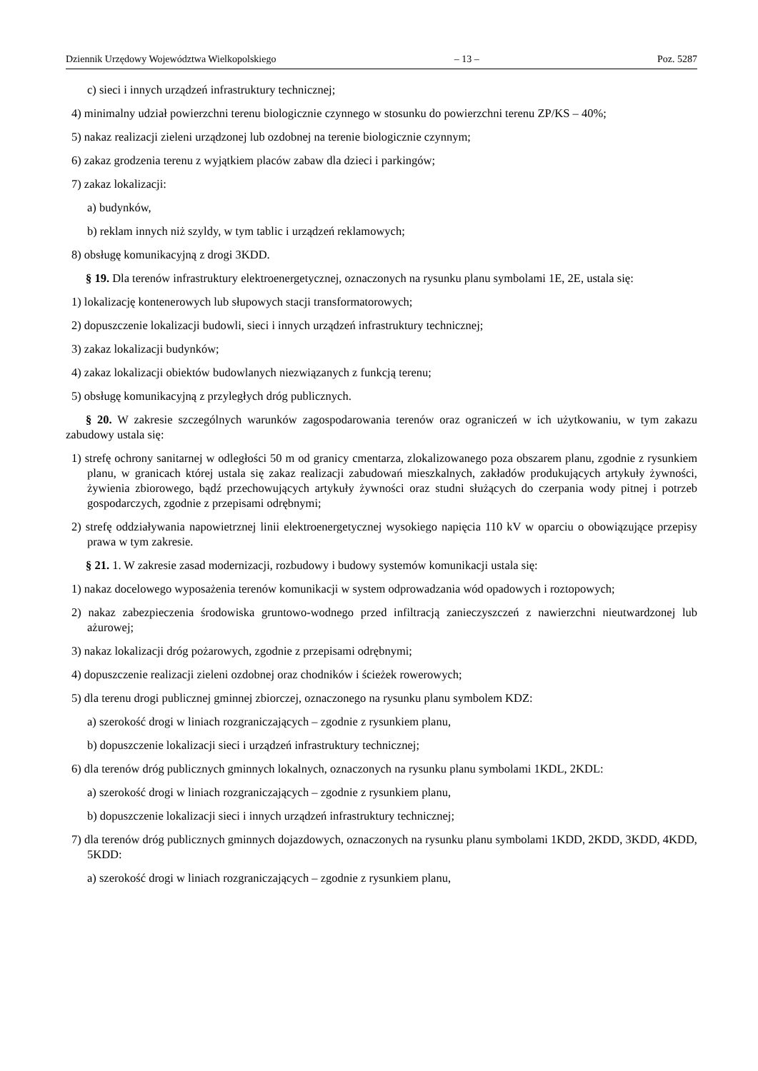Dziennik Urzędowy Województwa Wielkopolskiego – 13 – Poz. 5287
c) sieci i innych urządzeń infrastruktury technicznej;
4) minimalny udział powierzchni terenu biologicznie czynnego w stosunku do powierzchni terenu ZP/KS – 40%;
5) nakaz realizacji zieleni urządzonej lub ozdobnej na terenie biologicznie czynnym;
6) zakaz grodzenia terenu z wyjątkiem placów zabaw dla dzieci i parkingów;
7) zakaz lokalizacji:
a) budynków,
b) reklam innych niż szyldy, w tym tablic i urządzeń reklamowych;
8) obsługę komunikacyjną z drogi 3KDD.
§ 19. Dla terenów infrastruktury elektroenergetycznej, oznaczonych na rysunku planu symbolami 1E, 2E, ustala się:
1) lokalizację kontenerowych lub słupowych stacji transformatorowych;
2) dopuszczenie lokalizacji budowli, sieci i innych urządzeń infrastruktury technicznej;
3) zakaz lokalizacji budynków;
4) zakaz lokalizacji obiektów budowlanych niezwiązanych z funkcją terenu;
5) obsługę komunikacyjną z przyległych dróg publicznych.
§ 20. W zakresie szczególnych warunków zagospodarowania terenów oraz ograniczeń w ich użytkowaniu, w tym zakazu zabudowy ustala się:
1) strefę ochrony sanitarnej w odległości 50 m od granicy cmentarza, zlokalizowanego poza obszarem planu, zgodnie z rysunkiem planu, w granicach której ustala się zakaz realizacji zabudowań mieszkalnych, zakładów produkujących artykuły żywności, żywienia zbiorowego, bądź przechowujących artykuły żywności oraz studni służących do czerpania wody pitnej i potrzeb gospodarczych, zgodnie z przepisami odrębnymi;
2) strefę oddziaływania napowietrznej linii elektroenergetycznej wysokiego napięcia 110 kV w oparciu o obowiązujące przepisy prawa w tym zakresie.
§ 21. 1. W zakresie zasad modernizacji, rozbudowy i budowy systemów komunikacji ustala się:
1) nakaz docelowego wyposażenia terenów komunikacji w system odprowadzania wód opadowych i roztopowych;
2) nakaz zabezpieczenia środowiska gruntowo-wodnego przed infiltracją zanieczyszczeń z nawierzchni nieutwardzonej lub ażurowej;
3) nakaz lokalizacji dróg pożarowych, zgodnie z przepisami odrębnymi;
4) dopuszczenie realizacji zieleni ozdobnej oraz chodników i ścieżek rowerowych;
5) dla terenu drogi publicznej gminnej zbiorczej, oznaczonego na rysunku planu symbolem KDZ:
a) szerokość drogi w liniach rozgraniczających – zgodnie z rysunkiem planu,
b) dopuszczenie lokalizacji sieci i urządzeń infrastruktury technicznej;
6) dla terenów dróg publicznych gminnych lokalnych, oznaczonych na rysunku planu symbolami 1KDL, 2KDL:
a) szerokość drogi w liniach rozgraniczających – zgodnie z rysunkiem planu,
b) dopuszczenie lokalizacji sieci i innych urządzeń infrastruktury technicznej;
7) dla terenów dróg publicznych gminnych dojazdowych, oznaczonych na rysunku planu symbolami 1KDD, 2KDD, 3KDD, 4KDD, 5KDD:
a) szerokość drogi w liniach rozgraniczających – zgodnie z rysunkiem planu,